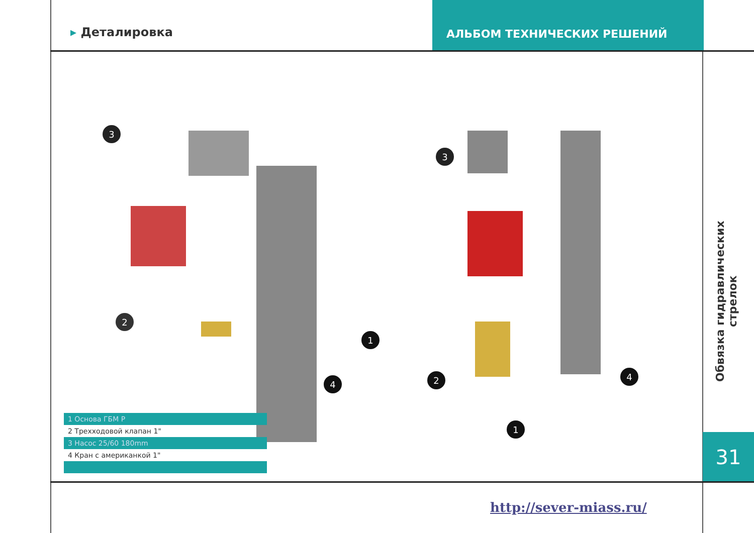▸ Деталировка
АЛЬБОМ ТЕХНИЧЕСКИХ РЕШЕНИЙ
3
2
1
4
3
2
1
4
| 1 Основа ГБМ Р |
| 2 Трехходовой клапан 1" |
| 3 Насос 25/60 180mm |
| 4 Кран с американкой 1" |
Обвязка гидравлических стрелок
31
http://sever-miass.ru/